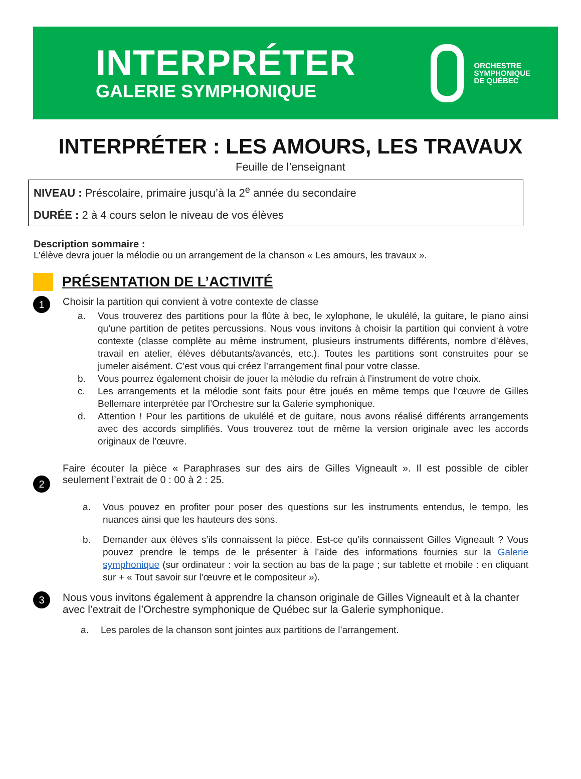INTERPRÉTER
GALERIE SYMPHONIQUE
ORCHESTRE
SYMPHONIQUE
DE QUÉBEC
INTERPRÉTER : LES AMOURS, LES TRAVAUX
Feuille de l’enseignant
NIVEAU : Préscolaire, primaire jusqu’à la 2<sup>e</sup> année du secondaire
DURÉE : 2 à 4 cours selon le niveau de vos élèves
Description sommaire :
L’élève devra jouer la mélodie ou un arrangement de la chanson « Les amours, les travaux ».
PRÉSENTATION DE L’ACTIVITÉ
1
Choisir la partition qui convient à votre contexte de classe
a. Vous trouverez des partitions pour la flûte à bec, le xylophone, le ukulélé, la guitare, le piano ainsi qu’une partition de petites percussions. Nous vous invitons à choisir la partition qui convient à votre contexte (classe complète au même instrument, plusieurs instruments différents, nombre d’élèves, travail en atelier, élèves débutants/avancés, etc.). Toutes les partitions sont construites pour se jumeler aisément. C’est vous qui créez l’arrangement final pour votre classe.
b. Vous pourrez également choisir de jouer la mélodie du refrain à l’instrument de votre choix.
c. Les arrangements et la mélodie sont faits pour être joués en même temps que l’œuvre de Gilles Bellemare interprétée par l’Orchestre sur la Galerie symphonique.
d. Attention ! Pour les partitions de ukulélé et de guitare, nous avons réalisé différents arrangements avec des accords simplifiés. Vous trouverez tout de même la version originale avec les accords originaux de l’œuvre.
2
Faire écouter la pièce « Paraphrases sur des airs de Gilles Vigneault ». Il est possible de cibler seulement l’extrait de 0 : 00 à 2 : 25.
a. Vous pouvez en profiter pour poser des questions sur les instruments entendus, le tempo, les nuances ainsi que les hauteurs des sons.
b. Demander aux élèves s’ils connaissent la pièce. Est-ce qu’ils connaissent Gilles Vigneault ? Vous pouvez prendre le temps de le présenter à l’aide des informations fournies sur la Galerie symphonique (sur ordinateur : voir la section au bas de la page ; sur tablette et mobile : en cliquant sur + « Tout savoir sur l’œuvre et le compositeur »).
3
Nous vous invitons également à apprendre la chanson originale de Gilles Vigneault et à la chanter avec l’extrait de l’Orchestre symphonique de Québec sur la Galerie symphonique.
a. Les paroles de la chanson sont jointes aux partitions de l’arrangement.